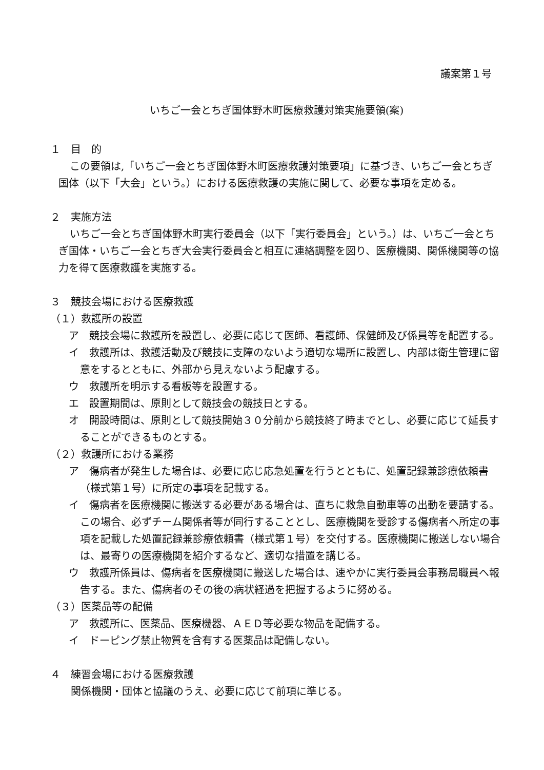議案第１号
いちご一会とちぎ国体野木町医療救護対策実施要領(案)
１　目　的
この要領は,「いちご一会とちぎ国体野木町医療救護対策要項」に基づき、いちご一会とちぎ国体（以下「大会」という。）における医療救護の実施に関して、必要な事項を定める。
２　実施方法
いちご一会とちぎ国体野木町実行委員会（以下「実行委員会」という。）は、いちご一会とちぎ国体・いちご一会とちぎ大会実行委員会と相互に連絡調整を図り、医療機関、関係機関等の協力を得て医療救護を実施する。
３　競技会場における医療救護
（１）救護所の設置
ア　競技会場に救護所を設置し、必要に応じて医師、看護師、保健師及び係員等を配置する。
イ　救護所は、救護活動及び競技に支障のないよう適切な場所に設置し、内部は衛生管理に留意をするとともに、外部から見えないよう配慮する。
ウ　救護所を明示する看板等を設置する。
エ　設置期間は、原則として競技会の競技日とする。
オ　開設時間は、原則として競技開始３０分前から競技終了時までとし、必要に応じて延長することができるものとする。
（２）救護所における業務
ア　傷病者が発生した場合は、必要に応じ応急処置を行うとともに、処置記録兼診療依頼書（様式第１号）に所定の事項を記載する。
イ　傷病者を医療機関に搬送する必要がある場合は、直ちに救急自動車等の出動を要請する。この場合、必ずチーム関係者等が同行することとし、医療機関を受診する傷病者へ所定の事項を記載した処置記録兼診療依頼書（様式第１号）を交付する。医療機関に搬送しない場合は、最寄りの医療機関を紹介するなど、適切な措置を講じる。
ウ　救護所係員は、傷病者を医療機関に搬送した場合は、速やかに実行委員会事務局職員へ報告する。また、傷病者のその後の病状経過を把握するように努める。
（３）医薬品等の配備
ア　救護所に、医薬品、医療機器、ＡＥＤ等必要な物品を配備する。
イ　ドーピング禁止物質を含有する医薬品は配備しない。
４　練習会場における医療救護
関係機関・団体と協議のうえ、必要に応じて前項に準じる。